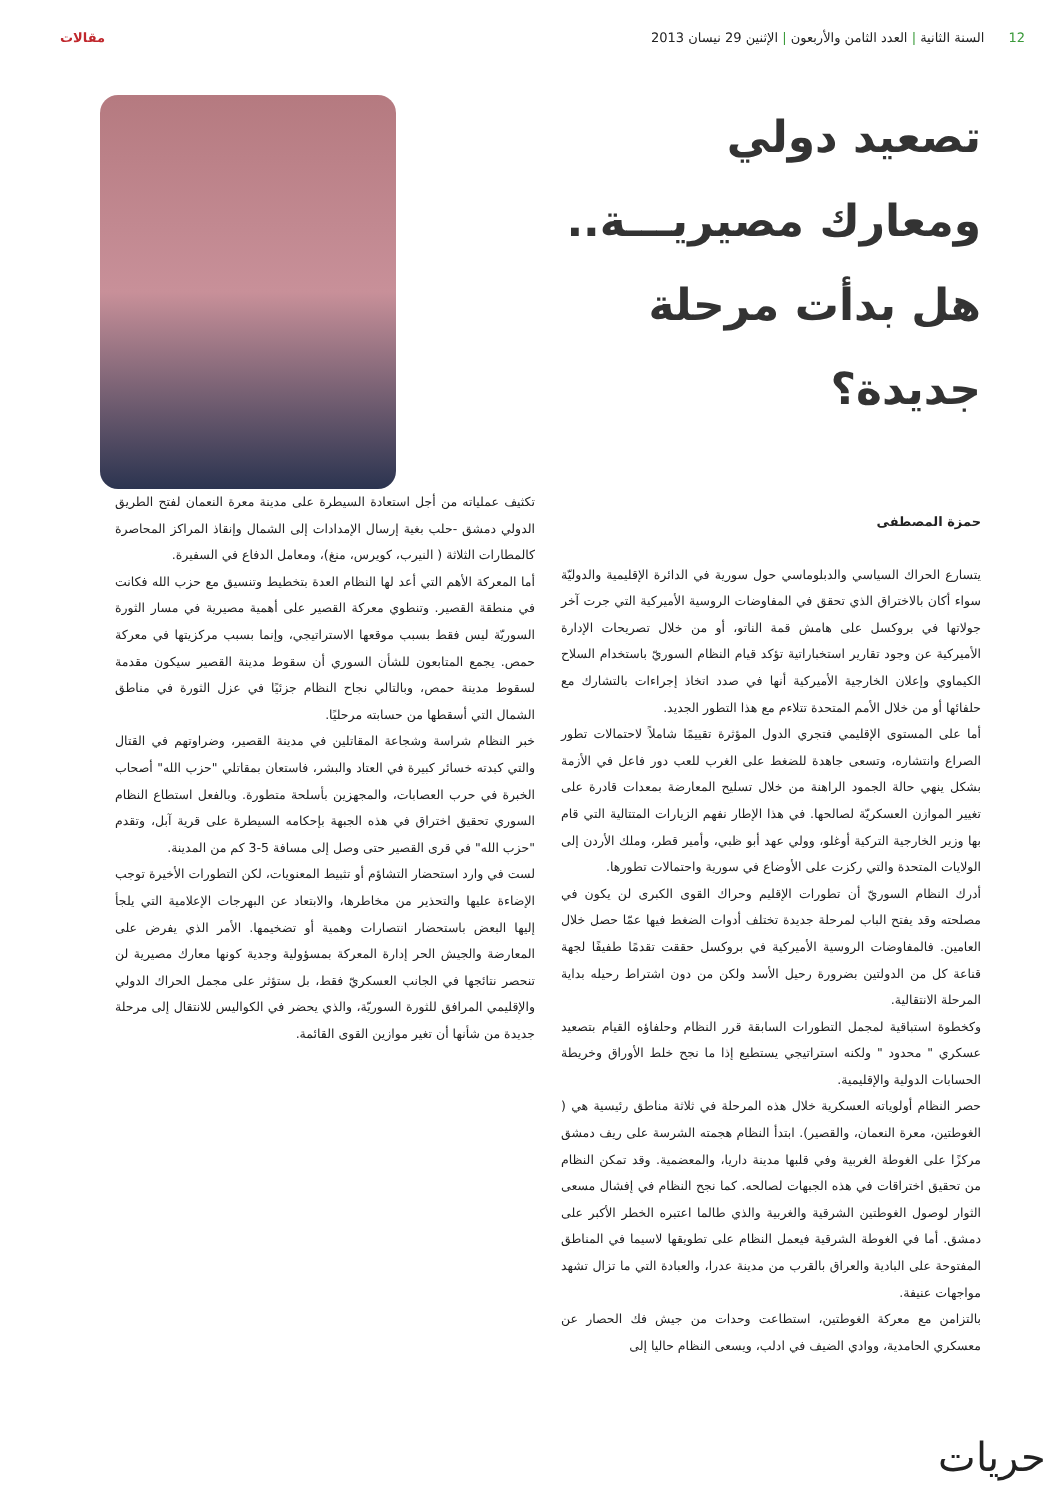12 السنة الثانية | العدد الثامن والأربعون | الإثنين 29 نيسان 2013
مقالات
تصعيد دولي ومعارك مصيريـــة.. هل بدأت مرحلة جديدة؟
حمزة المصطفى
يتسارع الحراك السياسي والدبلوماسي حول سورية في الدائرة الإقليمية والدوليّة سواء أكان بالاختراق الذي تحقق في المفاوضات الروسية الأميركية التي جرت آخر جولاتها في بروكسل على هامش قمة الناتو، أو من خلال تصريحات الإدارة الأميركية عن وجود تقارير استخباراتية تؤكد قيام النظام السوريّ باستخدام السلاح الكيماوي وإعلان الخارجية الأميركية أنها في صدد اتخاذ إجراءات بالتشارك مع حلفائها أو من خلال الأمم المتحدة تتلاءم مع هذا التطور الجديد.
أما على المستوى الإقليمي فتجري الدول المؤثرة تقييمًا شاملاً لاحتمالات تطور الصراع وانتشاره، وتسعى جاهدة للضغط على الغرب للعب دور فاعل في الأزمة بشكل ينهي حالة الجمود الراهنة من خلال تسليح المعارضة بمعدات قادرة على تغيير الموازن العسكريّة لصالحها. في هذا الإطار نفهم الزيارات المتتالية التي قام بها وزير الخارجية التركية أوغلو، وولي عهد أبو ظبي، وأمير قطر، وملك الأردن إلى الولايات المتحدة والتي ركزت على الأوضاع في سورية واحتمالات تطورها.
أدرك النظام السوريّ أن تطورات الإقليم وحراك القوى الكبرى لن يكون في مصلحته وقد يفتح الباب لمرحلة جديدة تختلف أدوات الضغط فيها عمّا حصل خلال العامين. فالمفاوضات الروسية الأميركية في بروكسل حققت تقدمًا طفيفًا لجهة قناعة كل من الدولتين بضرورة رحيل الأسد ولكن من دون اشتراط رحيله بداية المرحلة الانتقالية.
وكخطوة استباقية لمجمل التطورات السابقة قرر النظام وحلفاؤه القيام بتصعيد عسكري " محدود " ولكنه استراتيجي يستطيع إذا ما نجح خلط الأوراق وخريطة الحسابات الدولية والإقليمية.
حصر النظام أولوياته العسكرية خلال هذه المرحلة في ثلاثة مناطق رئيسية هي ( الغوطتين، معرة النعمان، والقصير). ابتدأ النظام هجمته الشرسة على ريف دمشق مركزًا على الغوطة الغربية وفي قلبها مدينة داريا، والمعضمية. وقد تمكن النظام من تحقيق اختراقات في هذه الجبهات لصالحه. كما نجح النظام في إفشال مسعى الثوار لوصول الغوطتين الشرقية والغربية والذي طالما اعتبره الخطر الأكبر على دمشق. أما في الغوطة الشرقية فيعمل النظام على تطويقها لاسيما في المناطق المفتوحة على البادية والعراق بالقرب من مدينة عدرا، والعبادة التي ما تزال تشهد مواجهات عنيفة.
بالتزامن مع معركة الغوطتين، استطاعت وحدات من جيش فك الحصار عن معسكري الحامدية، ووادي الضيف في ادلب، ويسعى النظام حاليا إلى
تكثيف عملياته من أجل استعادة السيطرة على مدينة معرة النعمان لفتح الطريق الدولي دمشق -حلب بغية إرسال الإمدادات إلى الشمال وإنقاذ المراكز المحاصرة كالمطارات الثلاثة ( النيرب، كويرس، منغ)، ومعامل الدفاع في السفيرة.
أما المعركة الأهم التي أعد لها النظام العدة بتخطيط وتنسيق مع حزب الله فكانت في منطقة القصير. وتنطوي معركة القصير على أهمية مصيرية في مسار الثورة السوريّة ليس فقط بسبب موقعها الاستراتيجي، وإنما بسبب مركزيتها في معركة حمص. يجمع المتابعون للشأن السوري أن سقوط مدينة القصير سيكون مقدمة لسقوط مدينة حمص، وبالتالي نجاح النظام جزئيًا في عزل الثورة في مناطق الشمال التي أسقطها من حسابته مرحليًا.
خبر النظام شراسة وشجاعة المقاتلين في مدينة القصير، وضراوتهم في القتال والتي كبدته خسائر كبيرة في العتاد والبشر، فاستعان بمقاتلي "حزب الله" أصحاب الخبرة في حرب العصابات، والمجهزين بأسلحة متطورة. وبالفعل استطاع النظام السوري تحقيق اختراق في هذه الجبهة بإحكامه السيطرة على قرية آبل، وتقدم "حزب الله" في قرى القصير حتى وصل إلى مسافة 5-3 كم من المدينة.
لست في وارد استحضار التشاؤم أو تثبيط المعنويات، لكن التطورات الأخيرة توجب الإضاءة عليها والتحذير من مخاطرها، والابتعاد عن البهرجات الإعلامية التي يلجأ إليها البعض باستحضار انتصارات وهمية أو تضخيمها. الأمر الذي يفرض على المعارضة والجيش الحر إدارة المعركة بمسؤولية وجدية كونها معارك مصيرية لن تنحصر نتائجها في الجانب العسكريّ فقط، بل ستؤثر على مجمل الحراك الدولي والإقليمي المرافق للثورة السوريّة، والذي يحضر في الكواليس للانتقال إلى مرحلة جديدة من شأنها أن تغير موازين القوى القائمة.
حريات